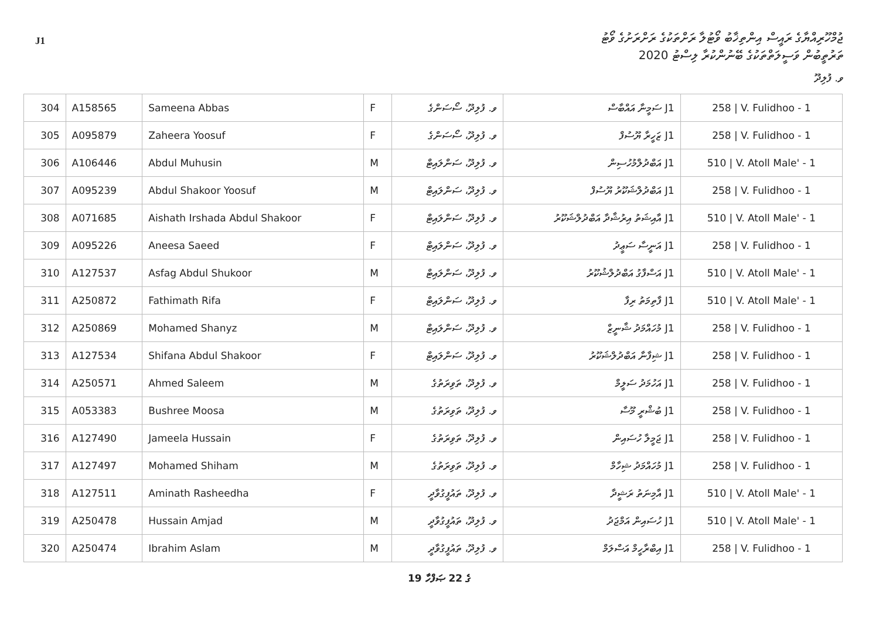J1
ޖުމްހޫރިއްޔާގެ ރައީސް އިންތިޚާބު ވޯޓުލާ ރަށްތަކުގެ ރަށްރަށުގެ ވޯޓު
ތަރުތީބުން ވަސީލަތްތަކުގެ ބޭނުންކުރާ ލިސްޓު 2020
ވ. ފުލިދޫ
| 304 | A158565 | Sameena Abbas | F | ވ. ފުލިދޫ، ސޯސަންގެ | J1 ސަމީނާ އައްބާސް | 258 / V. Fulidhoo - 1 |
| 305 | A095879 | Zaheera Yoosuf | F | ވ. ފުލިދޫ، ސޯސަންގެ | J1 ޒަހީރާ ޔޫސުފް | 258 / V. Fulidhoo - 1 |
| 306 | A106446 | Abdul Muhusin | M | ވ. ފުލިދޫ، ސަންލައިޓް | J1 އަބްދުލްމުހުސިން | 510 / V. Atoll Male' - 1 |
| 307 | A095239 | Abdul Shakoor Yoosuf | M | ވ. ފުލިދޫ، ސަންލައިޓް | J1 އަބްދުލްޝަކޫރު ޔޫސުފް | 258 / V. Fulidhoo - 1 |
| 308 | A071685 | Aishath Irshada Abdul Shakoor | F | ވ. ފުލިދޫ، ސަންލައިޓް | J1 އާއިޝަތު އިރުޝާދާ އަބްދުލްޝަކޫރު | 510 / V. Atoll Male' - 1 |
| 309 | A095226 | Aneesa Saeed | F | ވ. ފުލިދޫ، ސަންލައިޓް | J1 އަނީސާ ސަޢީދު | 258 / V. Fulidhoo - 1 |
| 310 | A127537 | Asfag Abdul Shukoor | M | ވ. ފުލިދޫ، ސަންލައިޓް | J1 އަސްފާގު އަބްދުލްޝުކޫރު | 510 / V. Atoll Male' - 1 |
| 311 | A250872 | Fathimath Rifa | F | ވ. ފުލިދޫ، ސަންލައިޓް | J1 ފާތިމަތު ރިފާ | 510 / V. Atoll Male' - 1 |
| 312 | A250869 | Mohamed Shanyz | M | ވ. ފުލިދޫ، ސަންލައިޓް | J1 މުހައްމަދު ޝާނީޒް | 258 / V. Fulidhoo - 1 |
| 313 | A127534 | Shifana Abdul Shakoor | F | ވ. ފުލިދޫ، ސަންލައިޓް | J1 ޝިފާނާ އަބްދުލްޝަކޫރު | 258 / V. Fulidhoo - 1 |
| 314 | A250571 | Ahmed Saleem | M | ވ. ފުލިދޫ، ތަވިރަތުގެ | J1 އަހުމަދު ސަލީމް | 258 / V. Fulidhoo - 1 |
| 315 | A053383 | Bushree Moosa | M | ވ. ފުލިދޫ، ތަވިރަތުގެ | J1 ބުޝްރީ މޫސާ | 258 / V. Fulidhoo - 1 |
| 316 | A127490 | Jameela Hussain | F | ވ. ފުލިދޫ، ތަވިރަތުގެ | J1 ޖަމީލާ ހުސައިން | 258 / V. Fulidhoo - 1 |
| 317 | A127497 | Mohamed Shiham | M | ވ. ފުލިދޫ، ތަވިރަތުގެ | J1 މުހައްމަދު ޝިހާމް | 258 / V. Fulidhoo - 1 |
| 318 | A127511 | Aminath Rasheedha | F | ވ. ފުލިދޫ، ތައުފީގުވާދީ | J1 އާމިނަތު ރަޝީދާ | 510 / V. Atoll Male' - 1 |
| 319 | A250478 | Hussain Amjad | M | ވ. ފުލިދޫ، ތައުފީގުވާދީ | J1 ހުސައިން އަމްޖަދު | 510 / V. Atoll Male' - 1 |
| 320 | A250474 | Ibrahim Aslam | M | ވ. ފުލިދޫ، ތައުފީގުވާދީ | J1 އިބްރާހީމް އަސްލަމް | 258 / V. Fulidhoo - 1 |
19 ގެ 22 ޞަފްހާ